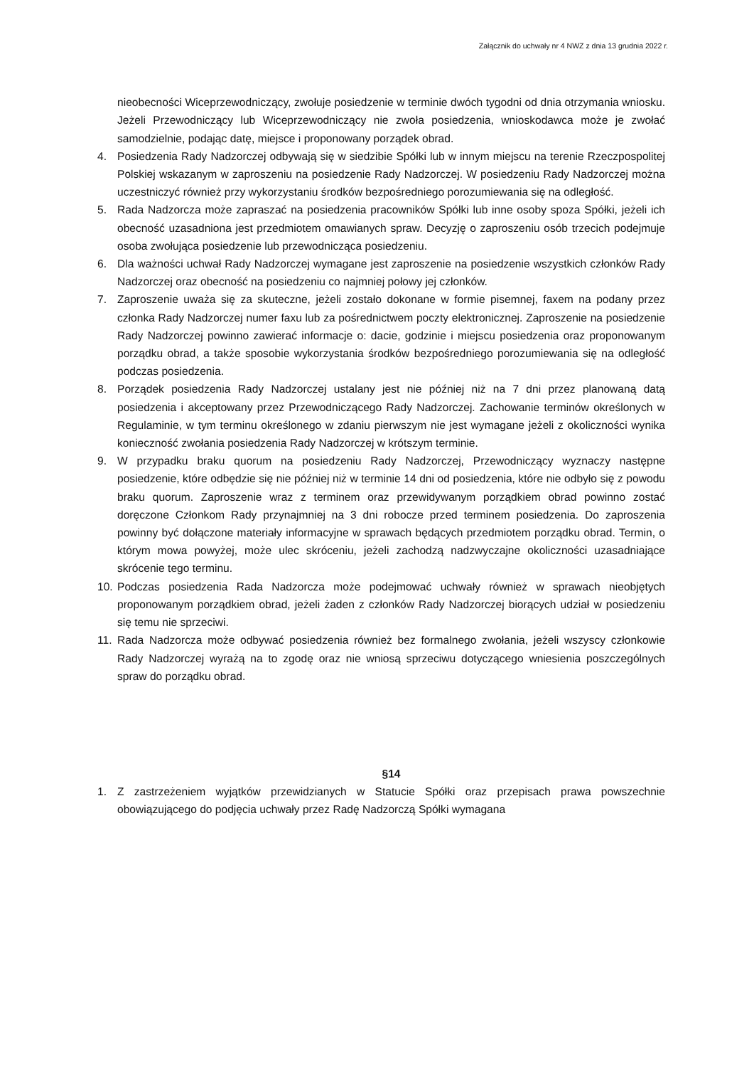Załącznik do uchwały nr 4 NWZ z dnia 13 grudnia 2022 r.
nieobecności Wiceprzewodniczący, zwołuje posiedzenie w terminie dwóch tygodni od dnia otrzymania wniosku. Jeżeli Przewodniczący lub Wiceprzewodniczący nie zwoła posiedzenia, wnioskodawca może je zwołać samodzielnie, podając datę, miejsce i proponowany porządek obrad.
4. Posiedzenia Rady Nadzorczej odbywają się w siedzibie Spółki lub w innym miejscu na terenie Rzeczpospolitej Polskiej wskazanym w zaproszeniu na posiedzenie Rady Nadzorczej. W posiedzeniu Rady Nadzorczej można uczestniczyć również przy wykorzystaniu środków bezpośredniego porozumiewania się na odległość.
5. Rada Nadzorcza może zapraszać na posiedzenia pracowników Spółki lub inne osoby spoza Spółki, jeżeli ich obecność uzasadniona jest przedmiotem omawianych spraw. Decyzję o zaproszeniu osób trzecich podejmuje osoba zwołująca posiedzenie lub przewodnicząca posiedzeniu.
6. Dla ważności uchwał Rady Nadzorczej wymagane jest zaproszenie na posiedzenie wszystkich członków Rady Nadzorczej oraz obecność na posiedzeniu co najmniej połowy jej członków.
7. Zaproszenie uważa się za skuteczne, jeżeli zostało dokonane w formie pisemnej, faxem na podany przez członka Rady Nadzorczej numer faxu lub za pośrednictwem poczty elektronicznej. Zaproszenie na posiedzenie Rady Nadzorczej powinno zawierać informacje o: dacie, godzinie i miejscu posiedzenia oraz proponowanym porządku obrad, a także sposobie wykorzystania środków bezpośredniego porozumiewania się na odległość podczas posiedzenia.
8. Porządek posiedzenia Rady Nadzorczej ustalany jest nie później niż na 7 dni przez planowaną datą posiedzenia i akceptowany przez Przewodniczącego Rady Nadzorczej. Zachowanie terminów określonych w Regulaminie, w tym terminu określonego w zdaniu pierwszym nie jest wymagane jeżeli z okoliczności wynika konieczność zwołania posiedzenia Rady Nadzorczej w krótszym terminie.
9. W przypadku braku quorum na posiedzeniu Rady Nadzorczej, Przewodniczący wyznaczy następne posiedzenie, które odbędzie się nie później niż w terminie 14 dni od posiedzenia, które nie odbyło się z powodu braku quorum. Zaproszenie wraz z terminem oraz przewidywanym porządkiem obrad powinno zostać doręczone Członkom Rady przynajmniej na 3 dni robocze przed terminem posiedzenia. Do zaproszenia powinny być dołączone materiały informacyjne w sprawach będących przedmiotem porządku obrad. Termin, o którym mowa powyżej, może ulec skróceniu, jeżeli zachodzą nadzwyczajne okoliczności uzasadniające skrócenie tego terminu.
10.
Podczas posiedzenia Rada Nadzorcza może podejmować uchwały również w sprawach nieobjętych proponowanym porządkiem obrad, jeżeli żaden z członków Rady Nadzorczej biorących udział w posiedzeniu się temu nie sprzeciwi.
11.
Rada Nadzorcza może odbywać posiedzenia również bez formalnego zwołania, jeżeli wszyscy członkowie Rady Nadzorczej wyrażą na to zgodę oraz nie wniosą sprzeciwu dotyczącego wniesienia poszczególnych spraw do porządku obrad.
§14
1. Z zastrzeżeniem wyjątków przewidzianych w Statucie Spółki oraz przepisach prawa powszechnie obowiązującego do podjęcia uchwały przez Radę Nadzorczą Spółki wymagana